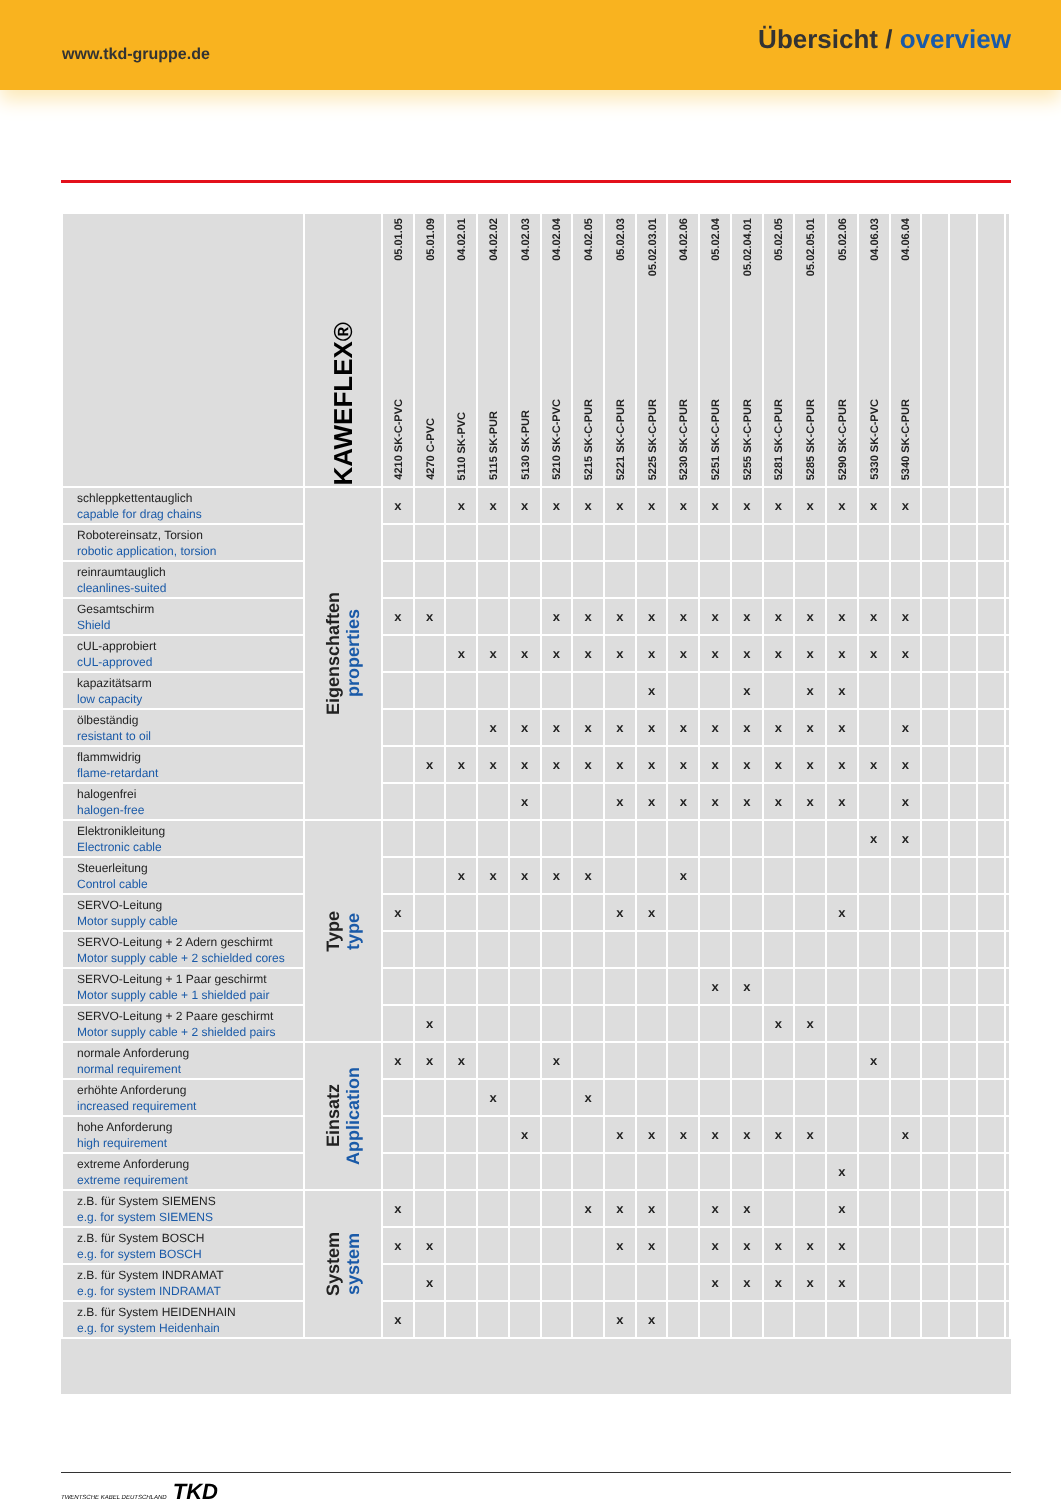www.tkd-gruppe.de
Übersicht / overview
| | KAWEFLEX® | 4210 SK-C-PVC 05.01.05 | 4270 C-PVC 05.01.09 | 5110 SK-PVC 04.02.01 | 5115 SK-PUR 04.02.02 | 5130 SK-PUR 04.02.03 | 5210 SK-C-PVC 04.02.04 | 5215 SK-C-PUR 04.02.05 | 5221 SK-C-PUR 05.02.03 | 5225 SK-C-PUR 05.02.03.01 | 5230 SK-C-PUR 04.02.06 | 5251 SK-C-PUR 05.02.04 | 5255 SK-C-PUR 05.02.04.01 | 5281 SK-C-PUR 05.02.05 | 5285 SK-C-PUR 05.02.05.01 | 5290 SK-C-PUR 05.02.06 | 5330 SK-C-PVC 04.06.03 | 5340 SK-C-PUR 04.06.04 | | | | |
| --- | --- | --- | --- | --- | --- | --- | --- | --- | --- | --- | --- | --- | --- | --- | --- | --- | --- | --- | --- | --- | --- | --- |
| schleppkettentauglich capable for drag chains | Eigenschaften properties | x | | x | x | x | x | x | x | x | x | x | x | x | x | x | x | x | | | | |
| Robotereinsatz, Torsion robotic application, torsion | | | | | | | | | | | | | | | | | | | | | | |
| reinraumtauglich cleanlines-suited | | | | | | | | | | | | | | | | | | | | | | |
| Gesamtschirm Shield | | x | x | | | | x | x | x | x | x | x | x | x | x | x | x | x | | | | |
| cUL-approbiert cUL-approved | | | | x | x | x | x | x | x | x | x | x | x | x | x | x | x | x | | | | |
| kapazitätsarm low capacity | | | | | | | | | | x | | | x | | x | x | | | | | | |
| ölbeständig resistant to oil | | | | | x | x | x | x | x | x | x | x | x | x | x | x | | x | | | | |
| flammwidrig flame-retardant | | | x | x | x | x | x | x | x | x | x | x | x | x | x | x | x | x | | | | |
| halogenfrei halogen-free | | | | | | x | | | x | x | x | x | x | x | x | x | | x | | | | |
| Elektronikleitung Electronic cable | Type type | | | | | | | | | | | | | | | | x | x | | | | |
| Steuerleitung Control cable | | | | x | x | x | x | x | | | x | | | | | | | | | | | |
| SERVO-Leitung Motor supply cable | | x | | | | | | | x | x | | | | | | x | | | | | | |
| SERVO-Leitung + 2 Adern geschirmt Motor supply cable + 2 schielded cores | | | | | | | | | | | | | | | | | | | | | | |
| SERVO-Leitung + 1 Paar geschirmt Motor supply cable + 1 shielded pair | | | | | | | | | | | | x | x | | | | | | | | | |
| SERVO-Leitung + 2 Paare geschirmt Motor supply cable + 2 shielded pairs | | | x | | | | | | | | | | | x | x | | | | | | | |
| normale Anforderung normal requirement | Einsatz Application | x | x | x | | | x | | | | | | | | | | x | | | | | |
| erhöhte Anforderung increased requirement | | | | | x | | | x | | | | | | | | | | | | | | |
| hohe Anforderung high requirement | | | | | | x | | | x | x | x | x | x | x | x | | | x | | | | |
| extreme Anforderung extreme requirement | | | | | | | | | | | | | | | | x | | | | | | |
| z.B. für System SIEMENS e.g. for system SIEMENS | System system | x | | | | | | x | x | x | | x | x | | | x | | | | | | |
| z.B. für System BOSCH e.g. for system BOSCH | | x | x | | | | | | x | x | | x | x | x | x | x | | | | | | |
| z.B. für System INDRAMAT e.g. for system INDRAMAT | | | x | | | | | | | | | x | x | x | x | x | | | | | | |
| z.B. für System HEIDENHAIN e.g. for system Heidenhain | | x | | | | | | | x | x | | | | | | | | | | | | |
TWENTSCHE KABEL DEUTSCHLAND TKD